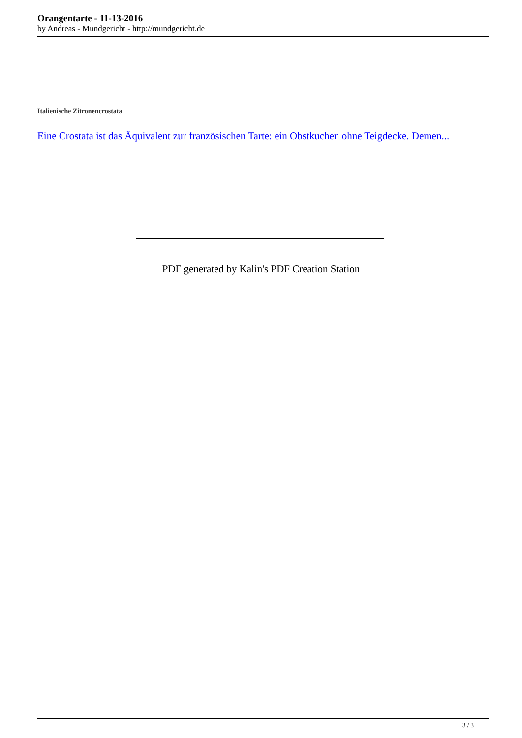Orangentarte - 11-13-2016
by Andreas - Mundgericht - http://mundgericht.de
Italienische Zitronencrostata
Eine Crostata ist das Äquivalent zur französischen Tarte: ein Obstkuchen ohne Teigdecke. Demen...
PDF generated by Kalin's PDF Creation Station
3 / 3